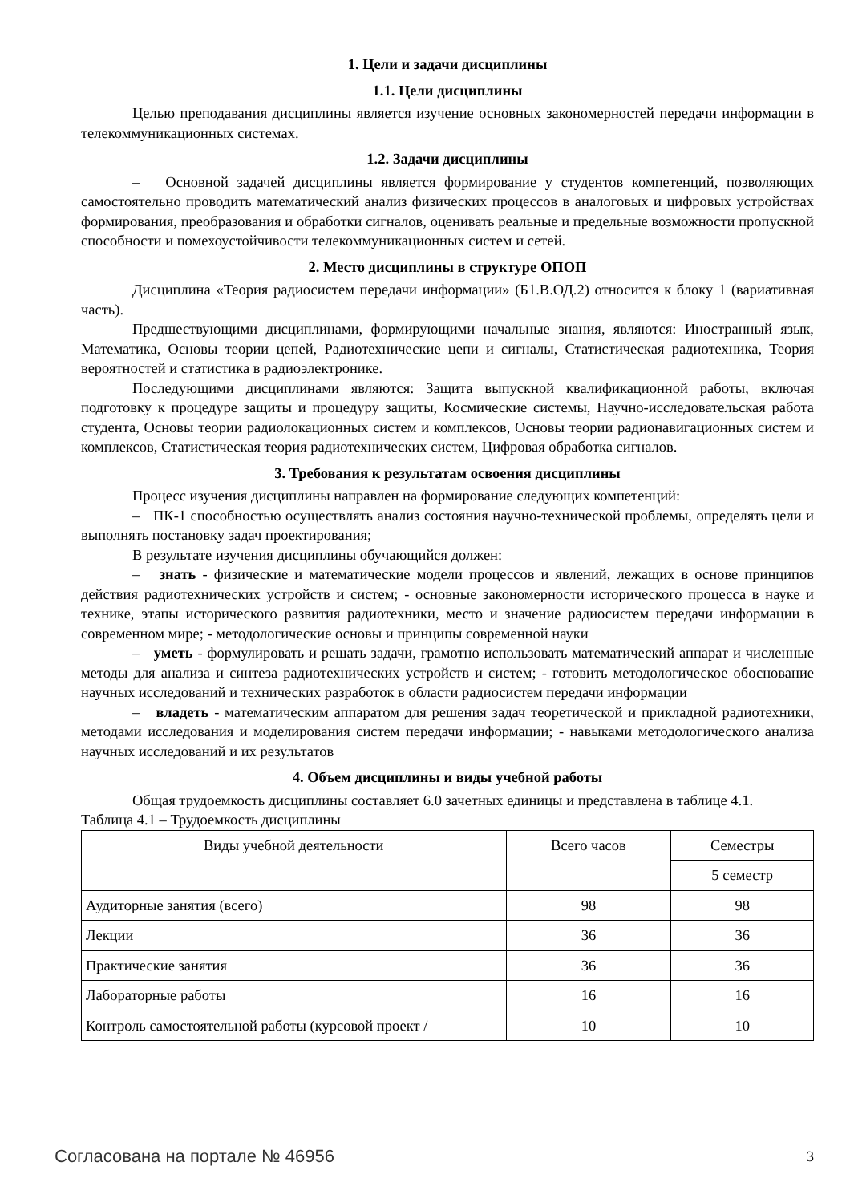1. Цели и задачи дисциплины
1.1. Цели дисциплины
Целью преподавания дисциплины является изучение основных закономерностей передачи информации в телекоммуникационных системах.
1.2. Задачи дисциплины
– Основной задачей дисциплины является формирование у студентов компетенций, позволяющих самостоятельно проводить математический анализ физических процессов в аналоговых и цифровых устройствах формирования, преобразования и обработки сигналов, оценивать реальные и предельные возможности пропускной способности и помехоустойчивости телекоммуникационных систем и сетей.
2. Место дисциплины в структуре ОПОП
Дисциплина «Теория радиосистем передачи информации» (Б1.В.ОД.2) относится к блоку 1 (вариативная часть).
Предшествующими дисциплинами, формирующими начальные знания, являются: Иностранный язык, Математика, Основы теории цепей, Радиотехнические цепи и сигналы, Статистическая радиотехника, Теория вероятностей и статистика в радиоэлектронике.
Последующими дисциплинами являются: Защита выпускной квалификационной работы, включая подготовку к процедуре защиты и процедуру защиты, Космические системы, Научно-исследовательская работа студента, Основы теории радиолокационных систем и комплексов, Основы теории радионавигационных систем и комплексов, Статистическая теория радиотехнических систем, Цифровая обработка сигналов.
3. Требования к результатам освоения дисциплины
Процесс изучения дисциплины направлен на формирование следующих компетенций:
– ПК-1 способностью осуществлять анализ состояния научно-технической проблемы, определять цели и выполнять постановку задач проектирования;
В результате изучения дисциплины обучающийся должен:
– знать - физические и математические модели процессов и явлений, лежащих в основе принципов действия радиотехнических устройств и систем; - основные закономерности исторического процесса в науке и технике, этапы исторического развития радиотехники, место и значение радиосистем передачи информации в современном мире; - методологические основы и принципы современной науки
– уметь - формулировать и решать задачи, грамотно использовать математический аппарат и численные методы для анализа и синтеза радиотехнических устройств и систем; - готовить методологическое обоснование научных исследований и технических разработок в области радиосистем передачи информации
– владеть - математическим аппаратом для решения задач теоретической и прикладной радиотехники, методами исследования и моделирования систем передачи информации; - навыками методологического анализа научных исследований и их результатов
4. Объем дисциплины и виды учебной работы
Общая трудоемкость дисциплины составляет 6.0 зачетных единицы и представлена в таблице 4.1.
Таблица 4.1 – Трудоемкость дисциплины
| Виды учебной деятельности | Всего часов | Семестры |
| --- | --- | --- |
| | | 5 семестр |
| Аудиторные занятия (всего) | 98 | 98 |
| Лекции | 36 | 36 |
| Практические занятия | 36 | 36 |
| Лабораторные работы | 16 | 16 |
| Контроль самостоятельной работы (курсовой проект / | 10 | 10 |
Согласована на портале № 46956 3